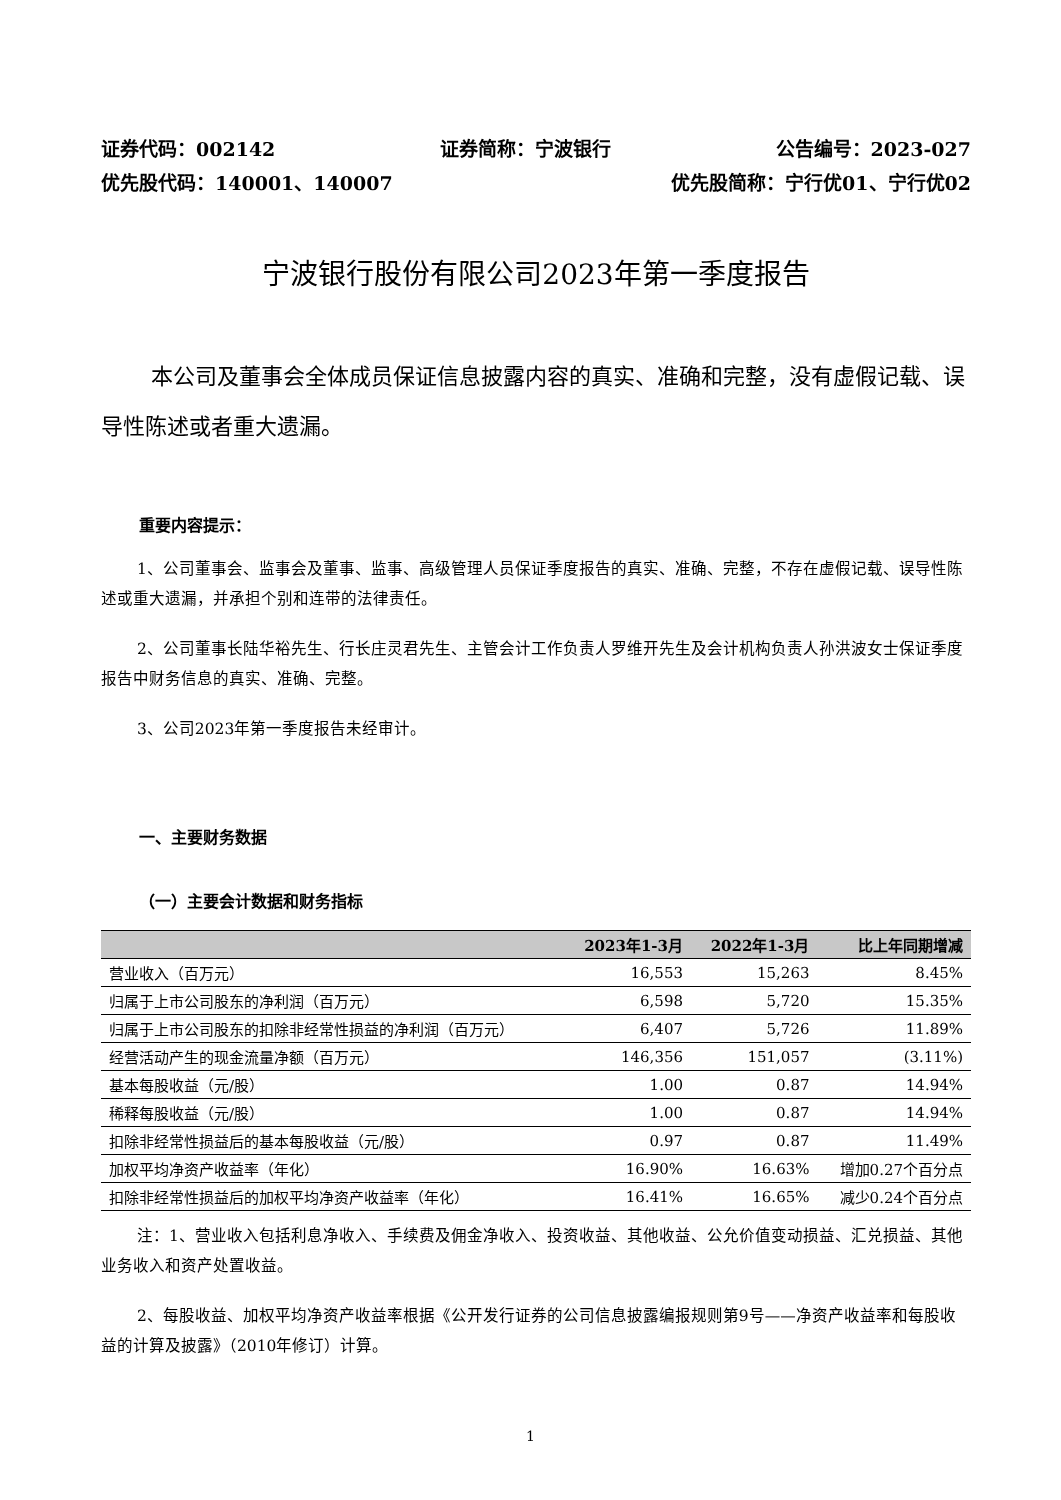证券代码：002142 证券简称：宁波银行 公告编号：2023-027
优先股代码：140001、140007 优先股简称：宁行优01、宁行优02
宁波银行股份有限公司2023年第一季度报告
本公司及董事会全体成员保证信息披露内容的真实、准确和完整，没有虚假记载、误导性陈述或者重大遗漏。
重要内容提示：
1、公司董事会、监事会及董事、监事、高级管理人员保证季度报告的真实、准确、完整，不存在虚假记载、误导性陈述或重大遗漏，并承担个别和连带的法律责任。
2、公司董事长陆华裕先生、行长庄灵君先生、主管会计工作负责人罗维开先生及会计机构负责人孙洪波女士保证季度报告中财务信息的真实、准确、完整。
3、公司2023年第一季度报告未经审计。
一、主要财务数据
（一）主要会计数据和财务指标
| | 2023年1-3月 | 2022年1-3月 | 比上年同期增减 |
| --- | --- | --- | --- |
| 营业收入（百万元） | 16,553 | 15,263 | 8.45% |
| 归属于上市公司股东的净利润（百万元） | 6,598 | 5,720 | 15.35% |
| 归属于上市公司股东的扣除非经常性损益的净利润（百万元） | 6,407 | 5,726 | 11.89% |
| 经营活动产生的现金流量净额（百万元） | 146,356 | 151,057 | (3.11%) |
| 基本每股收益（元/股） | 1.00 | 0.87 | 14.94% |
| 稀释每股收益（元/股） | 1.00 | 0.87 | 14.94% |
| 扣除非经常性损益后的基本每股收益（元/股） | 0.97 | 0.87 | 11.49% |
| 加权平均净资产收益率（年化） | 16.90% | 16.63% | 增加0.27个百分点 |
| 扣除非经常性损益后的加权平均净资产收益率（年化） | 16.41% | 16.65% | 减少0.24个百分点 |
注：1、营业收入包括利息净收入、手续费及佣金净收入、投资收益、其他收益、公允价值变动损益、汇兑损益、其他业务收入和资产处置收益。
2、每股收益、加权平均净资产收益率根据《公开发行证券的公司信息披露编报规则第9号——净资产收益率和每股收益的计算及披露》（2010年修订）计算。
1